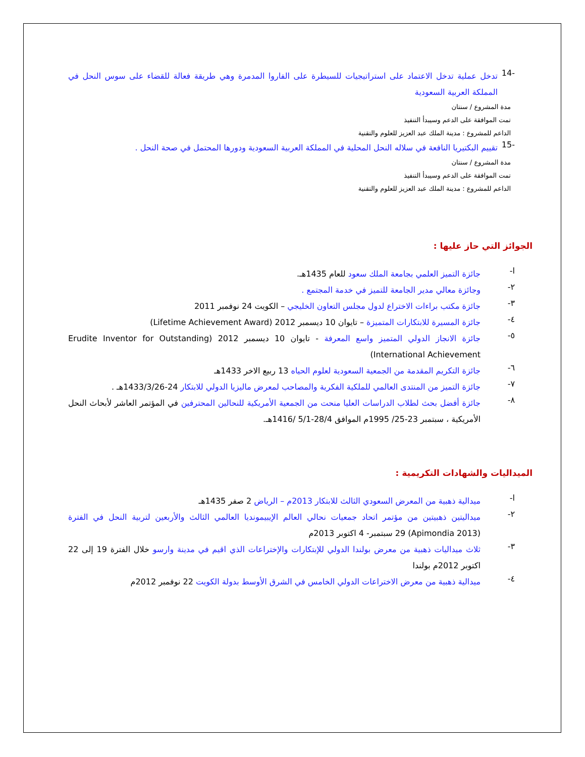-14
تدخل عملية تدخل الاعتماد على استراتيجيات للسيطرة على الفاروا المدمرة وهي طريقة فعالة للقضاء على سوس النحل في المملكة العربية السعودية
مدة المشروع / سنتان
تمت الموافقة على الدعم وسيبدأ التنفيذ
الداعم للمشروع : مدينة الملك عبد العزيز للعلوم والتقنية
-15
تقييم البكتيريا النافعة في سلاله النحل المحلية في المملكة العربية السعودية ودورها المحتمل في صحة النحل .
مدة المشروع / سنتان
تمت الموافقة على الدعم وسيبدأ التنفيذ
الداعم للمشروع : مدينة الملك عبد العزيز للعلوم والتقنية
الجوائز التي حاز عليها :
ا-
جائزة التميز العلمي بجامعة الملك سعود للعام 1435هـ.
٢-
وجائزة معالي مدير الجامعة للتميز في خدمة المجتمع .
٣-
جائزة مكتب براءات الاختراع لدول مجلس التعاون الخليجي – الكويت 24 نوفمبر 2011
٤-
جائزة المسيرة للابتكارات المتميزة – تايوان 10 ديسمبر 2012 (Lifetime Achievement Award)
٥-
جائزة الانجاز الدولي المتميز واسع المعرفة - تايوان 10 ديسمبر 2012 (Erudite Inventor for Outstanding International Achievement)
٦-
جائزة التكريم المقدمة من الجمعية السعودية لعلوم الحياه 13 ربيع الاخر 1433هـ
٧-
جائزة التميز من المنتدى العالمي للملكية الفكرية والمصاحب لمعرض ماليزيا الدولي للابتكار 24-1433/3/26هـ .
٨-
جائزة أفضل بحث لطلاب الدراسات العليا منحت من الجمعية الأمريكية للنحالين المحترفين في المؤتمر العاشر لأبحاث النحل الأمريكية ، سبتمبر 23-25/ 1995م الموافق 28/4-5/1 /1416هـ.
الميداليات والشهادات التكريمية :
ا-
ميدالية ذهبية من المعرض السعودي الثالث للابتكار 2013م – الرياض 2 صفر 1435هـ
٢-
ميداليتين ذهبيتين من مؤتمر اتحاد جمعيات نحالي العالم الإيبيمونديا العالمي الثالث والأربعين لتربية النحل في الفترة (Apimondia 2013) 29 سبتمبر- 4 اكتوبر 2013م
٣-
ثلاث ميداليات ذهبية من معرض بولندا الدولي للإبتكارات والإختراعات الذي اقيم في مدينة وارسو خلال الفترة 19 إلى 22 اكتوبر 2012م بولندا
٤-
ميدالية ذهبية من معرض الاختراعات الدولي الخامس في الشرق الأوسط بدولة الكويت 22 نوفمبر 2012م